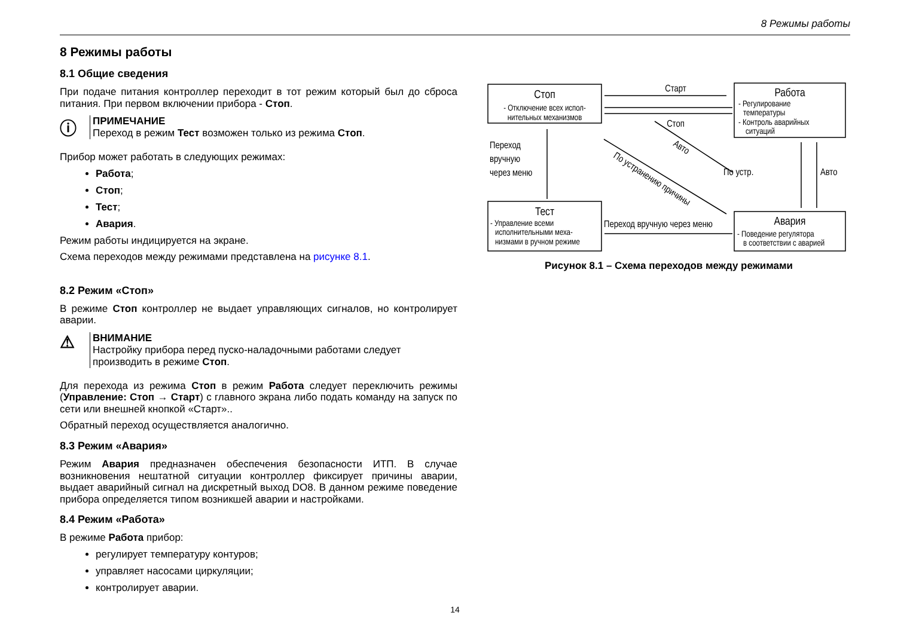8 Режимы работы
8 Режимы работы
8.1 Общие сведения
При подаче питания контроллер переходит в тот режим который был до сброса питания. При первом включении прибора - Стоп.
ⓘ
ПРИМЕЧАНИЕ
Переход в режим Тест возможен только из режима Стоп.
Прибор может работать в следующих режимах:
Работа;
Стоп;
Тест;
Авария.
Режим работы индицируется на экране.
Схема переходов между режимами представлена на рисунке 8.1.
8.2 Режим «Стоп»
В режиме Стоп контроллер не выдает управляющих сигналов, но контролирует аварии.
⚠
ВНИМАНИЕ
Настройку прибора перед пуско-наладочными работами следует
производить в режиме Стоп.
Для перехода из режима Стоп в режим Работа следует переключить режимы (Управление: Стоп → Старт) с главного экрана либо подать команду на запуск по сети или внешней кнопкой «Старт»..
Обратный переход осуществляется аналогично.
8.3 Режим «Авария»
Режим Авария предназначен обеспечения безопасности ИТП. В случае возникновения нештатной ситуации контроллер фиксирует причины аварии, выдает аварийный сигнал на дискретный выход DO8. В данном режиме поведение прибора определяется типом возникшей аварии и настройками.
8.4 Режим «Работа»
В режиме Работа прибор:
регулирует температуру контуров;
управляет насосами циркуляции;
контролирует аварии.
Стоп
- Отключение всех испол-
нительных механизмов
Работа
Тест
Авария
Старт
Стоп
- Регулирование
температуры
- Контроль аварийных
ситуаций
- Управление всеми
исполнительными меха-
низмами в ручном режиме
- Поведение регулятора
в соответствии с аварией
Переход
вручную
через меню
По устр.
Авто
Переход вручную через меню
Авто
По устранению причины
Рисунок 8.1 – Схема переходов между режимами
14